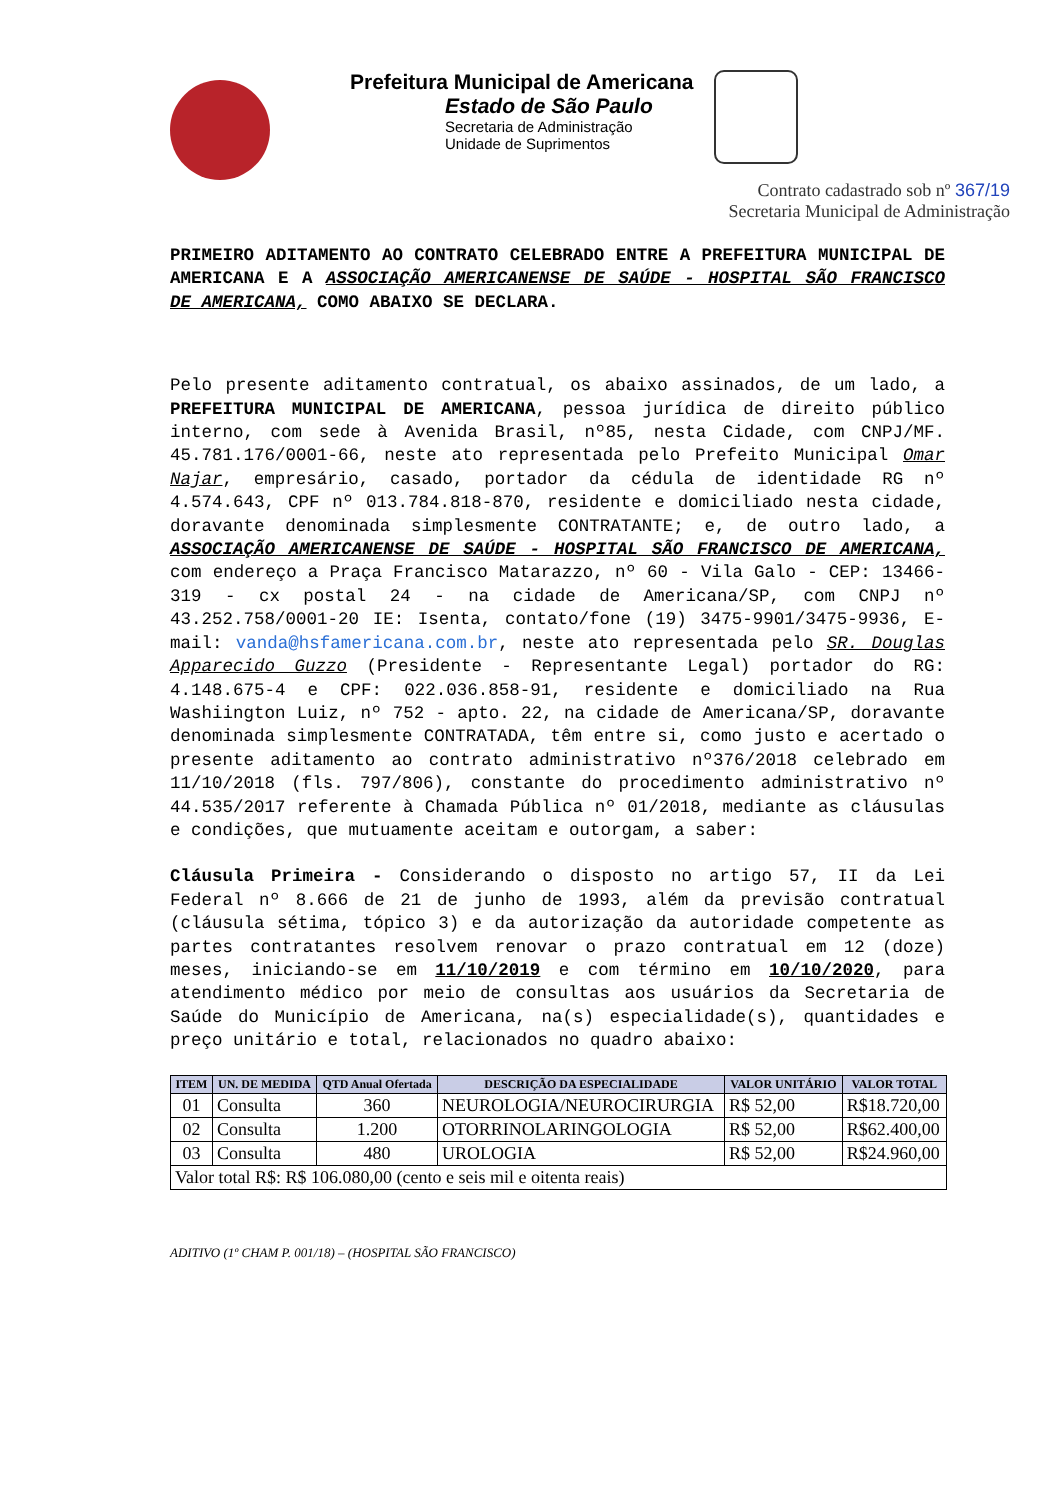Prefeitura Municipal de Americana
Estado de São Paulo
Secretaria de Administração
Unidade de Suprimentos
Contrato cadastrado sob nº 367/19
Secretaria Municipal de Administração
PRIMEIRO ADITAMENTO AO CONTRATO CELEBRADO ENTRE A PREFEITURA MUNICIPAL DE AMERICANA E A ASSOCIAÇÃO AMERICANENSE DE SAÚDE - HOSPITAL SÃO FRANCISCO DE AMERICANA, COMO ABAIXO SE DECLARA.
Pelo presente aditamento contratual, os abaixo assinados, de um lado, a PREFEITURA MUNICIPAL DE AMERICANA, pessoa jurídica de direito público interno, com sede à Avenida Brasil, nº85, nesta Cidade, com CNPJ/MF. 45.781.176/0001-66, neste ato representada pelo Prefeito Municipal Omar Najar, empresário, casado, portador da cédula de identidade RG nº 4.574.643, CPF nº 013.784.818-870, residente e domiciliado nesta cidade, doravante denominada simplesmente CONTRATANTE; e, de outro lado, a ASSOCIAÇÃO AMERICANENSE DE SAÚDE - HOSPITAL SÃO FRANCISCO DE AMERICANA, com endereço a Praça Francisco Matarazzo, nº 60 - Vila Galo - CEP: 13466-319 - cx postal 24 - na cidade de Americana/SP, com CNPJ nº 43.252.758/0001-20 IE: Isenta, contato/fone (19) 3475-9901/3475-9936, E-mail: vanda@hsfamericana.com.br, neste ato representada pelo SR. Douglas Apparecido Guzzo (Presidente - Representante Legal) portador do RG: 4.148.675-4 e CPF: 022.036.858-91, residente e domiciliado na Rua Washiington Luiz, nº 752 - apto. 22, na cidade de Americana/SP, doravante denominada simplesmente CONTRATADA, têm entre si, como justo e acertado o presente aditamento ao contrato administrativo nº376/2018 celebrado em 11/10/2018 (fls. 797/806), constante do procedimento administrativo nº 44.535/2017 referente à Chamada Pública nº 01/2018, mediante as cláusulas e condições, que mutuamente aceitam e outorgam, a saber:
Cláusula Primeira - Considerando o disposto no artigo 57, II da Lei Federal nº 8.666 de 21 de junho de 1993, além da previsão contratual (cláusula sétima, tópico 3) e da autorização da autoridade competente as partes contratantes resolvem renovar o prazo contratual em 12 (doze) meses, iniciando-se em 11/10/2019 e com término em 10/10/2020, para atendimento médico por meio de consultas aos usuários da Secretaria de Saúde do Município de Americana, na(s) especialidade(s), quantidades e preço unitário e total, relacionados no quadro abaixo:
| ITEM | UN. DE MEDIDA | QTD Anual Ofertada | DESCRIÇÃO DA ESPECIALIDADE | VALOR UNITÁRIO | VALOR TOTAL |
| --- | --- | --- | --- | --- | --- |
| 01 | Consulta | 360 | NEUROLOGIA/NEUROCIRURGIA | R$ 52,00 | R$18.720,00 |
| 02 | Consulta | 1.200 | OTORRINOLARINGOLOGIA | R$ 52,00 | R$62.400,00 |
| 03 | Consulta | 480 | UROLOGIA | R$ 52,00 | R$24.960,00 |
| Valor total R$: R$ 106.080,00 (cento e seis mil e oitenta reais) | | | | | |
ADITIVO (1º CHAM P. 001/18) – (HOSPITAL SÃO FRANCISCO)